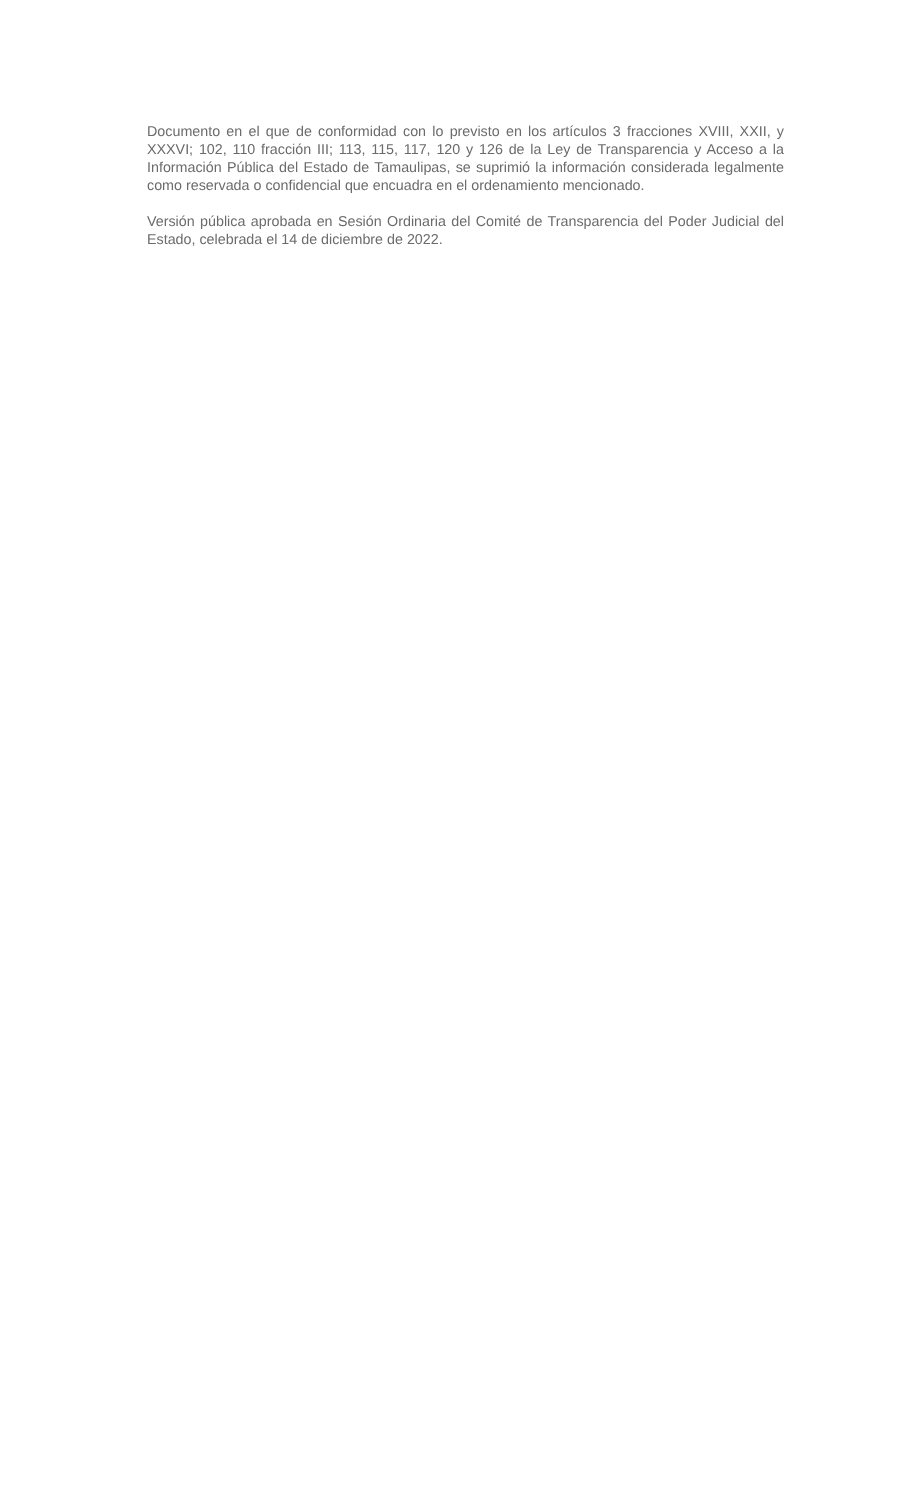Documento en el que de conformidad con lo previsto en los artículos 3 fracciones XVIII, XXII, y XXXVI; 102, 110 fracción III; 113, 115, 117, 120 y 126 de la Ley de Transparencia y Acceso a la Información Pública del Estado de Tamaulipas, se suprimió la información considerada legalmente como reservada o confidencial que encuadra en el ordenamiento mencionado.
Versión pública aprobada en Sesión Ordinaria del Comité de Transparencia del Poder Judicial del Estado, celebrada el 14 de diciembre de 2022.